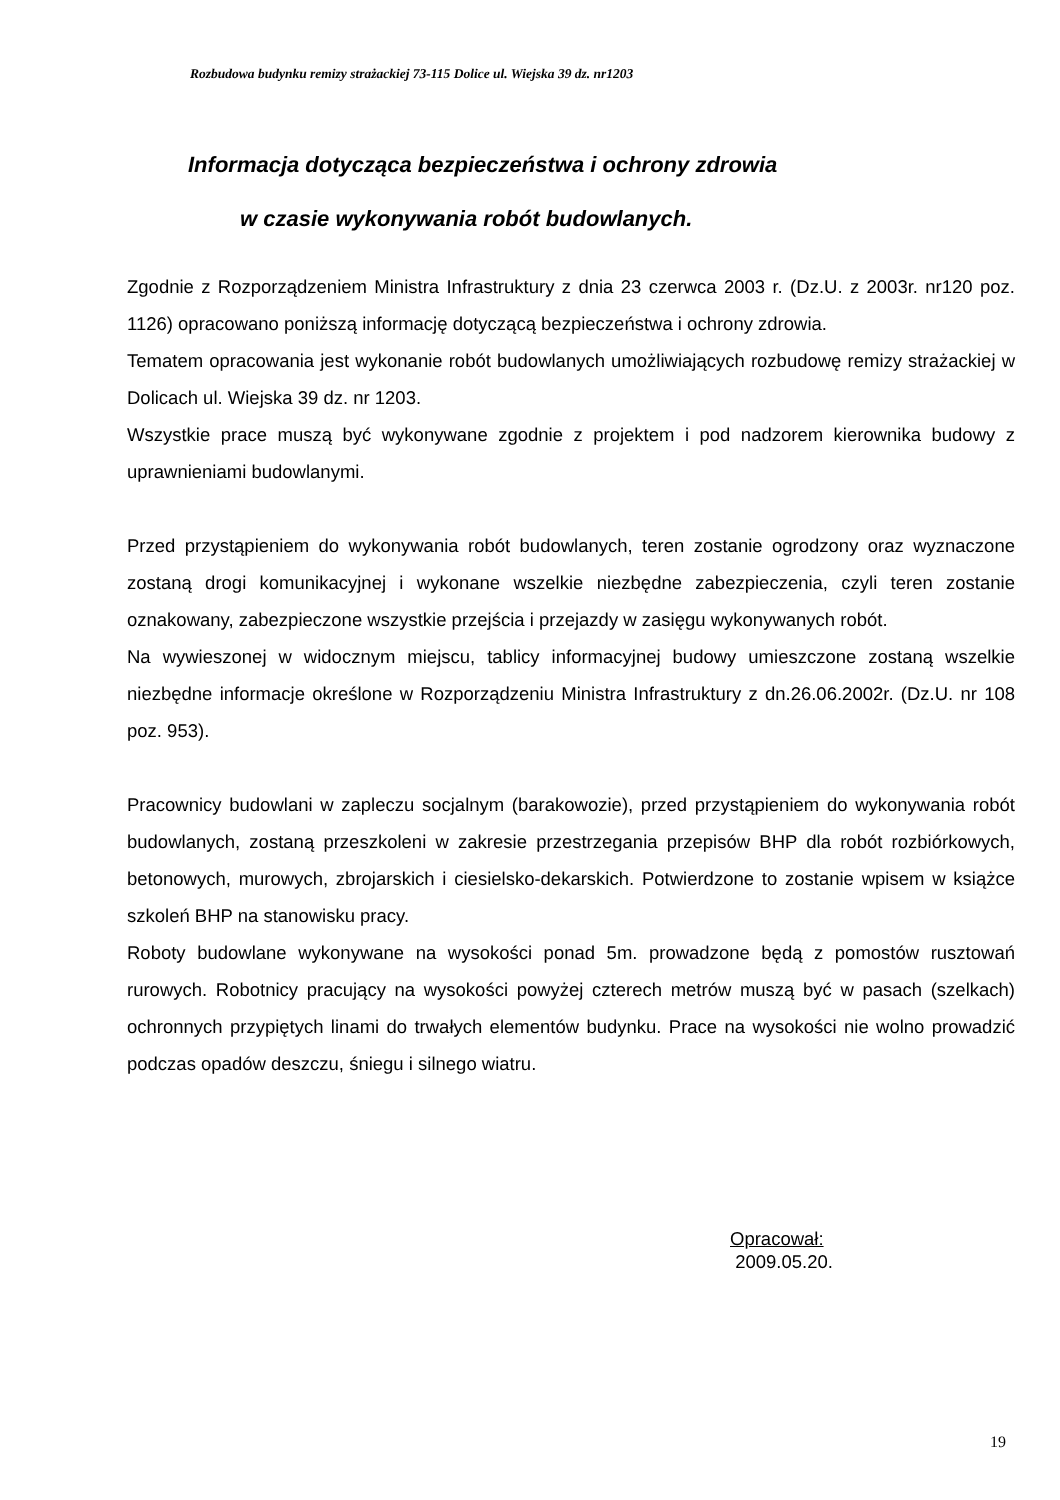Rozbudowa budynku remizy strażackiej 73-115 Dolice ul. Wiejska 39 dz. nr1203
Informacja dotycząca bezpieczeństwa i ochrony zdrowia
w czasie wykonywania robót budowlanych.
Zgodnie z Rozporządzeniem Ministra Infrastruktury z dnia 23 czerwca 2003 r. (Dz.U. z 2003r. nr120 poz. 1126) opracowano poniższą informację dotyczącą bezpieczeństwa i ochrony zdrowia.
Tematem opracowania jest wykonanie robót budowlanych umożliwiających rozbudowę remizy strażackiej w Dolicach ul. Wiejska 39 dz. nr 1203.
Wszystkie prace muszą być wykonywane zgodnie z projektem i pod nadzorem kierownika budowy z uprawnieniami budowlanymi.
Przed przystąpieniem do wykonywania robót budowlanych, teren zostanie ogrodzony oraz wyznaczone zostaną drogi komunikacyjnej i wykonane wszelkie niezbędne zabezpieczenia, czyli teren zostanie oznakowany, zabezpieczone wszystkie przejścia i przejazdy w zasięgu wykonywanych robót.
Na wywieszonej w widocznym miejscu, tablicy informacyjnej budowy umieszczone zostaną wszelkie niezbędne informacje określone w Rozporządzeniu Ministra Infrastruktury z dn.26.06.2002r. (Dz.U. nr 108 poz. 953).
Pracownicy budowlani w zapleczu socjalnym (barakowozie), przed przystąpieniem do wykonywania robót budowlanych, zostaną przeszkoleni w zakresie przestrzegania przepisów BHP dla robót rozbiórkowych, betonowych, murowych, zbrojarskich i ciesielsko-dekarskich. Potwierdzone to zostanie wpisem w książce szkoleń BHP na stanowisku pracy.
Roboty budowlane wykonywane na wysokości ponad 5m. prowadzone będą z pomostów rusztowań rurowych. Robotnicy pracujący na wysokości powyżej czterech metrów muszą być w pasach (szelkach) ochronnych przypiętych linami do trwałych elementów budynku. Prace na wysokości nie wolno prowadzić podczas opadów deszczu, śniegu i silnego wiatru.
Opracował:
2009.05.20.
19